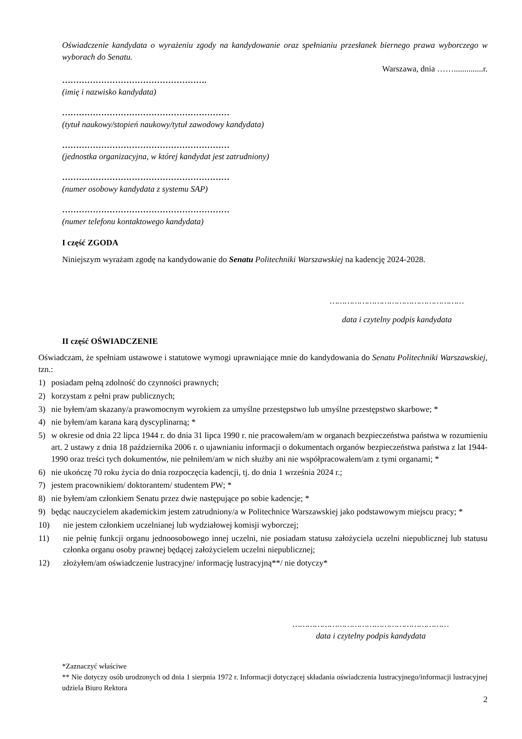Oświadczenie kandydata o wyrażeniu zgody na kandydowanie oraz spełnianiu przesłanek biernego prawa wyborczego w wyborach do Senatu.
Warszawa, dnia ……..............r.
…………………………………………….
(imię i nazwisko kandydata)
……………………………………………………
(tytuł naukowy/stopień naukowy/tytuł zawodowy kandydata)
……………………………………………………
(jednostka organizacyjna, w której kandydat jest zatrudniony)
……………………………………………………
(numer osobowy kandydata z systemu SAP)
……………………………………………………
(numer telefonu kontaktowego kandydata)
I część ZGODA
Niniejszym wyrażam zgodę na kandydowanie do Senatu Politechniki Warszawskiej na kadencję 2024-2028.
………………………………………………
data i czytelny podpis kandydata
II część OŚWIADCZENIE
Oświadczam, że spełniam ustawowe i statutowe wymogi uprawniające mnie do kandydowania do Senatu Politechniki Warszawskiej, tzn.:
1) posiadam pełną zdolność do czynności prawnych;
2) korzystam z pełni praw publicznych;
3) nie byłem/am skazany/a prawomocnym wyrokiem za umyślne przestępstwo lub umyślne przestępstwo skarbowe; *
4) nie byłem/am karana karą dyscyplinarną; *
5) w okresie od dnia 22 lipca 1944 r. do dnia 31 lipca 1990 r. nie pracowałem/am w organach bezpieczeństwa państwa w rozumieniu art. 2 ustawy z dnia 18 października 2006 r. o ujawnianiu informacji o dokumentach organów bezpieczeństwa państwa z lat 1944-1990 oraz treści tych dokumentów, nie pełniłem/am w nich służby ani nie współpracowałem/am z tymi organami; *
6) nie ukończę 70 roku życia do dnia rozpoczęcia kadencji, tj. do dnia 1 września 2024 r.;
7) jestem pracownikiem/ doktorantem/ studentem PW; *
8) nie byłem/am członkiem Senatu przez dwie następujące po sobie kadencje; *
9) będąc nauczycielem akademickim jestem zatrudniony/a w Politechnice Warszawskiej jako podstawowym miejscu pracy; *
10) nie jestem członkiem uczelnianej lub wydziałowej komisji wyborczej;
11) nie pełnię funkcji organu jednoosobowego innej uczelni, nie posiadam statusu założyciela uczelni niepublicznej lub statusu członka organu osoby prawnej będącej założycielem uczelni niepublicznej;
12) złożyłem/am oświadczenie lustracyjne/ informację lustracyjną**/ nie dotyczy*
………………………………………………………
data i czytelny podpis kandydata
*Zaznaczyć właściwe
** Nie dotyczy osób urodzonych od dnia 1 sierpnia 1972 r. Informacji dotyczącej składania oświadczenia lustracyjnego/informacji lustracyjnej udziela Biuro Rektora
2